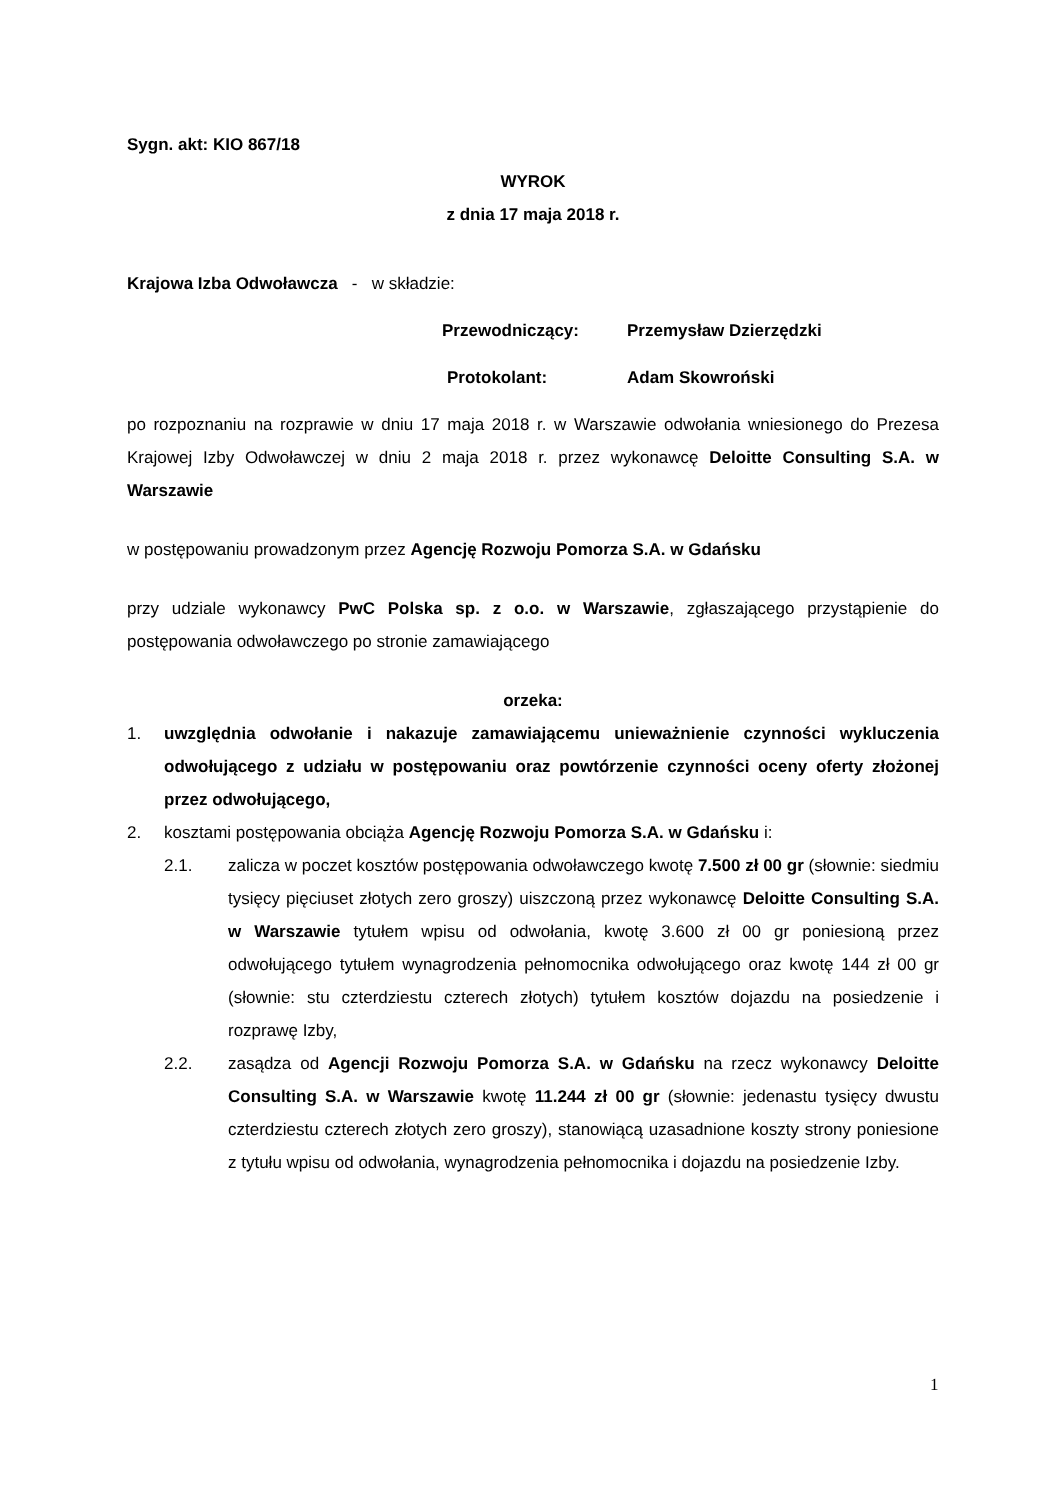Sygn. akt: KIO 867/18
WYROK
z dnia 17 maja 2018 r.
Krajowa Izba Odwoławcza - w składzie:
Przewodniczący: Przemysław Dzierzędzki
Protokolant: Adam Skowroński
po rozpoznaniu na rozprawie w dniu 17 maja 2018 r. w Warszawie odwołania wniesionego do Prezesa Krajowej Izby Odwoławczej w dniu 2 maja 2018 r. przez wykonawcę Deloitte Consulting S.A. w Warszawie
w postępowaniu prowadzonym przez Agencję Rozwoju Pomorza S.A. w Gdańsku
przy udziale wykonawcy PwC Polska sp. z o.o. w Warszawie, zgłaszającego przystąpienie do postępowania odwoławczego po stronie zamawiającego
orzeka:
1. uwzględnia odwołanie i nakazuje zamawiającemu unieważnienie czynności wykluczenia odwołującego z udziału w postępowaniu oraz powtórzenie czynności oceny oferty złożonej przez odwołującego,
2. kosztami postępowania obciąża Agencję Rozwoju Pomorza S.A. w Gdańsku i:
2.1. zalicza w poczet kosztów postępowania odwoławczego kwotę 7.500 zł 00 gr (słownie: siedmiu tysięcy pięciuset złotych zero groszy) uiszczoną przez wykonawcę Deloitte Consulting S.A. w Warszawie tytułem wpisu od odwołania, kwotę 3.600 zł 00 gr poniesioną przez odwołującego tytułem wynagrodzenia pełnomocnika odwołującego oraz kwotę 144 zł 00 gr (słownie: stu czterdziestu czterech złotych) tytułem kosztów dojazdu na posiedzenie i rozprawę Izby,
2.2. zasądza od Agencji Rozwoju Pomorza S.A. w Gdańsku na rzecz wykonawcy Deloitte Consulting S.A. w Warszawie kwotę 11.244 zł 00 gr (słownie: jedenastu tysięcy dwustu czterdziestu czterech złotych zero groszy), stanowiącą uzasadnione koszty strony poniesione z tytułu wpisu od odwołania, wynagrodzenia pełnomocnika i dojazdu na posiedzenie Izby.
1